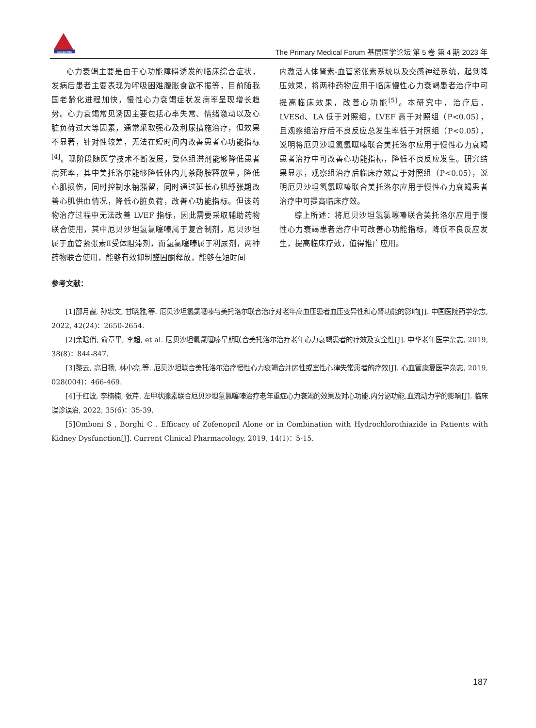ACADEMIC
The Primary Medical Forum 基层医学论坛 第 5 卷 第 4 期 2023 年
心力衰竭主要是由于心功能障碍诱发的临床综合症状，发病后患者主要表现为呼吸困难腹胀食欲不振等，目前随我国老龄化进程加快，慢性心力衰竭症状发病率呈现增长趋势。心力衰竭常见诱因主要包括心率失常、情绪激动以及心脏负荷过大等因素，通常采取强心及利尿措施治疗，但效果不显著，针对性较差，无法在短时间内改善患者心功能指标<sup>[4]</sup>。现阶段随医学技术不断发展，受体组滞剂能够降低患者病死率，其中美托洛尔能够降低体内儿茶酚胺释放量，降低心肌损伤，同时控制水钠潴留，同时通过延长心肌舒张期改善心肌供血情况，降低心脏负荷，改善心功能指标。但该药物治疗过程中无法改善 LVEF 指标，因此需要采取辅助药物联合使用，其中厄贝沙坦氢氯噻嗪属于复合制剂，厄贝沙坦属于血管紧张素Ⅱ受体阻滞剂，而氢氯噻嗪属于利尿剂，两种药物联合使用，能够有效抑制醛固酮释放，能够在短时间
内激活人体肾素-血管紧张素系统以及交感神经系统，起到降压效果，将两种药物应用于临床慢性心力衰竭患者治疗中可提高临床效果，改善心功能<sup>[5]</sup>。本研究中，治疗后，LVESd、LA 低于对照组，LVEF 高于对照组（P<0.05），且观察组治疗后不良反应总发生率低于对照组（P<0.05），说明将厄贝沙坦氢氯噻嗪联合美托洛尔应用于慢性心力衰竭患者治疗中可改善心功能指标，降低不良反应发生。研究结果显示，观察组治疗后临床疗效高于对照组（P<0.05），说明厄贝沙坦氢氯噻嗪联合美托洛尔应用于慢性心力衰竭患者治疗中可提高临床疗效。
综上所述：将厄贝沙坦氢氯噻嗪联合美托洛尔应用于慢性心力衰竭患者治疗中可改善心功能指标，降低不良反应发生，提高临床疗效，值得推广应用。
参考文献：
[1]邵月霞, 孙忠文, 甘晓雅,等. 厄贝沙坦氢氯噻嗪与美托洛尔联合治疗对老年高血压患者血压变异性和心肾功能的影响[J]. 中国医院药学杂志, 2022, 42(24)：2650-2654.
[2]余晗俏, 俞章平, 李超, et al. 厄贝沙坦氢氯噻嗪早期联合美托洛尔治疗老年心力衰竭患者的疗效及安全性[J]. 中华老年医学杂志, 2019, 38(8)：844-847.
[3]黎云, 高日扬, 林小亮,等. 厄贝沙坦联合美托洛尔治疗慢性心力衰竭合并房性或室性心律失常患者的疗效[J]. 心血管康复医学杂志, 2019, 028(004)：466-469.
[4]于红波, 李楠楠, 张芹. 左甲状腺素联合厄贝沙坦氢氯噻嗪治疗老年重症心力衰竭的效果及对心功能,内分泌功能,血流动力学的影响[J]. 临床误诊误治, 2022, 35(6)：35-39.
[5]Omboni S , Borghi C . Efficacy of Zofenopril Alone or in Combination with Hydrochlorothiazide in Patients with Kidney Dysfunction[J]. Current Clinical Pharmacology, 2019, 14(1)：5-15.
187